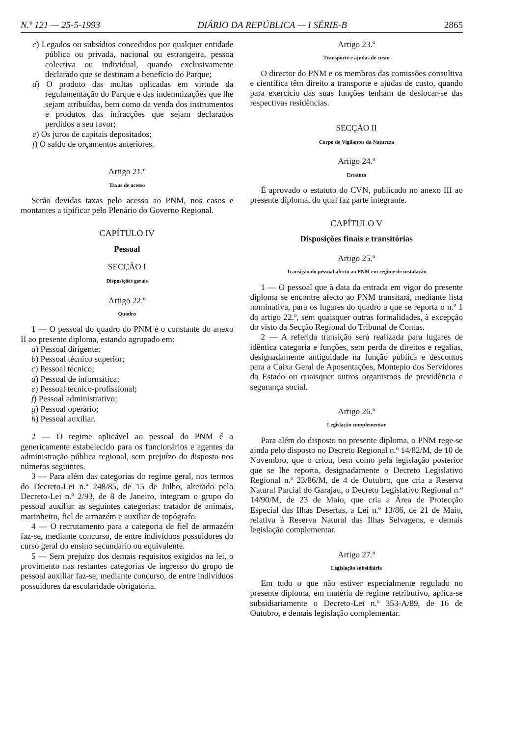N.º 121 — 25-5-1993 DIÁRIO DA REPÚBLICA — I SÉRIE-B 2865
c) Legados ou subsídios concedidos por qualquer entidade pública ou privada, nacional ou estrangeira, pessoa colectiva ou individual, quando exclusivamente declarado que se destinam a benefício do Parque;
d) O produto das multas aplicadas em virtude da regulamentação do Parque e das indemnizações que lhe sejam atribuídas, bem como da venda dos instrumentos e produtos das infracções que sejam declarados perdidos a seu favor;
e) Os juros de capitais depositados;
f) O saldo de orçamentos anteriores.
Artigo 21.º
Taxas de acesso
Serão devidas taxas pelo acesso ao PNM, nos casos e montantes a tipificar pelo Plenário do Governo Regional.
CAPÍTULO IV
Pessoal
SECÇÃO I
Disposições gerais
Artigo 22.º
Quadro
1 — O pessoal do quadro do PNM é o constante do anexo II ao presente diploma, estando agrupado em:
a) Pessoal dirigente;
b) Pessoal técnico superior;
c) Pessoal técnico;
d) Pessoal de informática;
e) Pessoal técnico-profissional;
f) Pessoal administrativo;
g) Pessoal operário;
h) Pessoal auxiliar.
2 — O regime aplicável ao pessoal do PNM é o genericamente estabelecido para os funcionários e agentes da administração pública regional, sem prejuízo do disposto nos números seguintes.
3 — Para além das categorias do regime geral, nos termos do Decreto-Lei n.º 248/85, de 15 de Julho, alterado pelo Decreto-Lei n.º 2/93, de 8 de Janeiro, integram o grupo do pessoal auxiliar as seguintes categorias: tratador de animais, marinheiro, fiel de armazém e auxiliar de topógrafo.
4 — O recrutamento para a categoria de fiel de armazém faz-se, mediante concurso, de entre indivíduos possuidores do curso geral do ensino secundário ou equivalente.
5 — Sem prejuízo dos demais requisitos exigidos na lei, o provimento nas restantes categorias de ingresso do grupo de pessoal auxiliar faz-se, mediante concurso, de entre indivíduos possuidores da escolaridade obrigatória.
Artigo 23.º
Transporte e ajudas de custo
O director do PNM e os membros das comissões consultiva e científica têm direito a transporte e ajudas de custo, quando para exercício das suas funções tenham de deslocar-se das respectivas residências.
SECÇÃO II
Corpo de Vigilantes da Natureza
Artigo 24.º
Estatuto
É aprovado o estatuto do CVN, publicado no anexo III ao presente diploma, do qual faz parte integrante.
CAPÍTULO V
Disposições finais e transitórias
Artigo 25.º
Transição do pessoal afecto ao PNM em regime de instalação
1 — O pessoal que à data da entrada em vigor do presente diploma se encontre afecto ao PNM transitará, mediante lista nominativa, para os lugares do quadro a que se reporta o n.º 1 do artigo 22.º, sem quaisquer outras formalidades, à excepção do visto da Secção Regional do Tribunal de Contas.
2 — A referida transição será realizada para lugares de idêntica categoria e funções, sem perda de direitos e regalias, designadamente antiguidade na função pública e descontos para a Caixa Geral de Aposentações, Montepio dos Servidores do Estado ou quaisquer outros organismos de previdência e segurança social.
Artigo 26.º
Legislação complementar
Para além do disposto no presente diploma, o PNM rege-se ainda pelo disposto no Decreto Regional n.º 14/82/M, de 10 de Novembro, que o criou, bem como pela legislação posterior que se lhe reporta, designadamente o Decreto Legislativo Regional n.º 23/86/M, de 4 de Outubro, que cria a Reserva Natural Parcial do Garajau, o Decreto Legislativo Regional n.º 14/90/M, de 23 de Maio, que cria a Área de Protecção Especial das Ilhas Desertas, a Lei n.º 13/86, de 21 de Maio, relativa à Reserva Natural das Ilhas Selvagens, e demais legislação complementar.
Artigo 27.º
Legislação subsidiária
Em tudo o que não estiver especialmente regulado no presente diploma, em matéria de regime retributivo, aplica-se subsidiariamente o Decreto-Lei n.º 353-A/89, de 16 de Outubro, e demais legislação complementar.